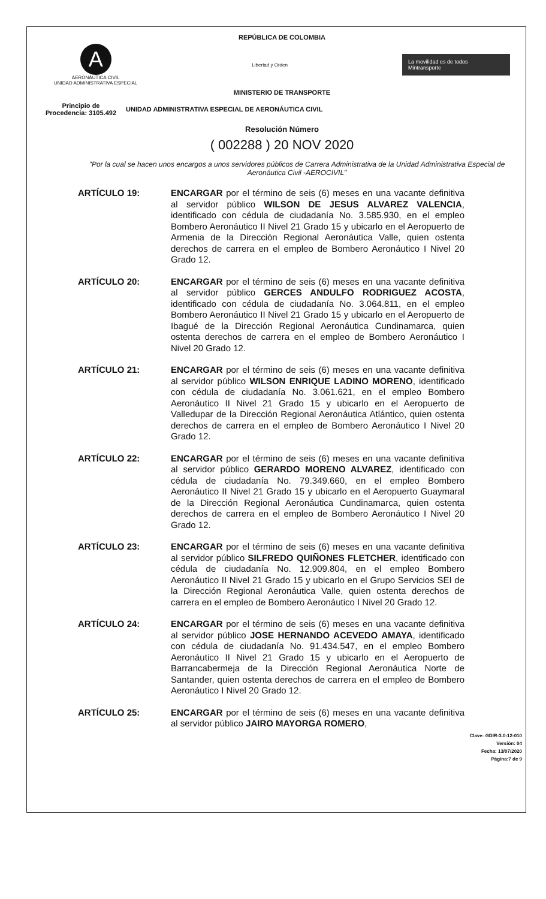REPÚBLICA DE COLOMBIA
A
AERONÁUTICA CIVIL
UNIDAD ADMINISTRATIVA ESPECIAL
Libertad y Orden
La movilidad es de todos Mintransporte
MINISTERIO DE TRANSPORTE
Principio de Procedencia: 3105.492
UNIDAD ADMINISTRATIVA ESPECIAL DE AERONÁUTICA CIVIL
Resolución Número
( 002288 ) 20 NOV 2020
"Por la cual se hacen unos encargos a unos servidores públicos de Carrera Administrativa de la Unidad Administrativa Especial de Aeronáutica Civil -AEROCIVIL"
ARTÍCULO 19: ENCARGAR por el término de seis (6) meses en una vacante definitiva al servidor público WILSON DE JESUS ALVAREZ VALENCIA, identificado con cédula de ciudadanía No. 3.585.930, en el empleo Bombero Aeronáutico II Nivel 21 Grado 15 y ubicarlo en el Aeropuerto de Armenia de la Dirección Regional Aeronáutica Valle, quien ostenta derechos de carrera en el empleo de Bombero Aeronáutico I Nivel 20 Grado 12.
ARTÍCULO 20: ENCARGAR por el término de seis (6) meses en una vacante definitiva al servidor público GERCES ANDULFO RODRIGUEZ ACOSTA, identificado con cédula de ciudadanía No. 3.064.811, en el empleo Bombero Aeronáutico II Nivel 21 Grado 15 y ubicarlo en el Aeropuerto de Ibagué de la Dirección Regional Aeronáutica Cundinamarca, quien ostenta derechos de carrera en el empleo de Bombero Aeronáutico I Nivel 20 Grado 12.
ARTÍCULO 21: ENCARGAR por el término de seis (6) meses en una vacante definitiva al servidor público WILSON ENRIQUE LADINO MORENO, identificado con cédula de ciudadanía No. 3.061.621, en el empleo Bombero Aeronáutico II Nivel 21 Grado 15 y ubicarlo en el Aeropuerto de Valledupar de la Dirección Regional Aeronáutica Atlántico, quien ostenta derechos de carrera en el empleo de Bombero Aeronáutico I Nivel 20 Grado 12.
ARTÍCULO 22: ENCARGAR por el término de seis (6) meses en una vacante definitiva al servidor público GERARDO MORENO ALVAREZ, identificado con cédula de ciudadanía No. 79.349.660, en el empleo Bombero Aeronáutico II Nivel 21 Grado 15 y ubicarlo en el Aeropuerto Guaymaral de la Dirección Regional Aeronáutica Cundinamarca, quien ostenta derechos de carrera en el empleo de Bombero Aeronáutico I Nivel 20 Grado 12.
ARTÍCULO 23: ENCARGAR por el término de seis (6) meses en una vacante definitiva al servidor público SILFREDO QUIÑONES FLETCHER, identificado con cédula de ciudadanía No. 12.909.804, en el empleo Bombero Aeronáutico II Nivel 21 Grado 15 y ubicarlo en el Grupo Servicios SEI de la Dirección Regional Aeronáutica Valle, quien ostenta derechos de carrera en el empleo de Bombero Aeronáutico I Nivel 20 Grado 12.
ARTÍCULO 24: ENCARGAR por el término de seis (6) meses en una vacante definitiva al servidor público JOSE HERNANDO ACEVEDO AMAYA, identificado con cédula de ciudadanía No. 91.434.547, en el empleo Bombero Aeronáutico II Nivel 21 Grado 15 y ubicarlo en el Aeropuerto de Barrancabermeja de la Dirección Regional Aeronáutica Norte de Santander, quien ostenta derechos de carrera en el empleo de Bombero Aeronáutico I Nivel 20 Grado 12.
ARTÍCULO 25: ENCARGAR por el término de seis (6) meses en una vacante definitiva al servidor público JAIRO MAYORGA ROMERO,
Clave: GDIR-3.0-12-010
Versión: 04
Fecha: 13/07/2020
Página:7 de 9